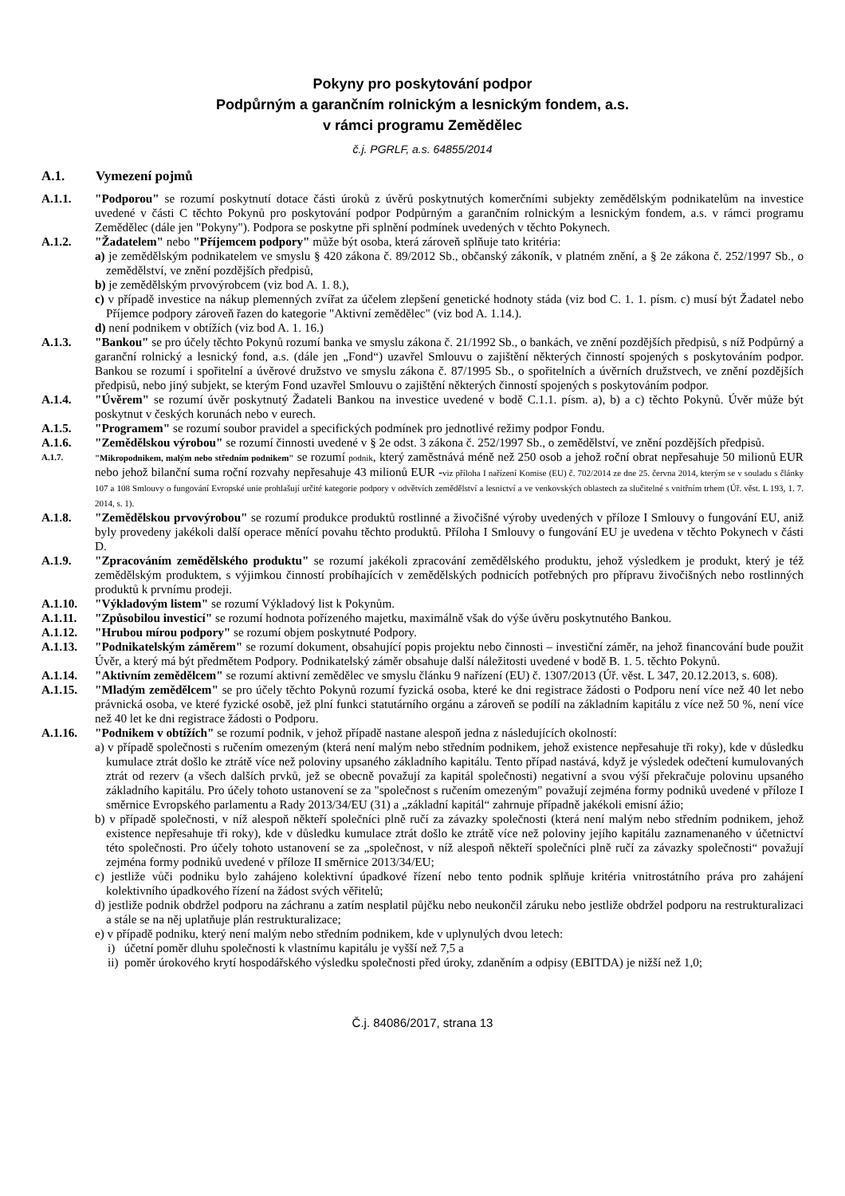Pokyny pro poskytování podpor
Podpůrným a garančním rolnickým a lesnickým fondem, a.s.
v rámci programu Zemědělec
č.j. PGRLF, a.s. 64855/2014
A.1. Vymezení pojmů
A.1.1. "Podporou" se rozumí poskytnutí dotace části úroků z úvěrů poskytnutých komerčními subjekty zemědělským podnikatelům na investice uvedené v části C těchto Pokynů pro poskytování podpor Podpůrným a garančním rolnickým a lesnickým fondem, a.s. v rámci programu Zemědělec (dále jen "Pokyny"). Podpora se poskytne při splnění podmínek uvedených v těchto Pokynech.
A.1.2. "Žadatelem" nebo "Příjemcem podpory" může být osoba, která zároveň splňuje tato kritéria:
a) je zemědělským podnikatelem ve smyslu § 420 zákona č. 89/2012 Sb., občanský zákoník, v platném znění, a § 2e zákona č. 252/1997 Sb., o zemědělství, ve znění pozdějších předpisů,
b) je zemědělským prvovýrobcem (viz bod A. 1. 8.),
c) v případě investice na nákup plemenných zvířat za účelem zlepšení genetické hodnoty stáda (viz bod C. 1. 1. písm. c) musí být Žadatel nebo Příjemce podpory zároveň řazen do kategorie "Aktivní zemědělec" (viz bod A. 1.14.).
d) není podnikem v obtížích (viz bod A. 1. 16.)
A.1.3. "Bankou" se pro účely těchto Pokynů rozumí banka ve smyslu zákona č. 21/1992 Sb., o bankách, ve znění pozdějších předpisů, s níž Podpůrný a garanční rolnický a lesnický fond, a.s. (dále jen „Fond“) uzavřel Smlouvu o zajištění některých činností spojených s poskytováním podpor. Bankou se rozumí i spořitelní a úvěrové družstvo ve smyslu zákona č. 87/1995 Sb., o spořitelních a úvěrních družstvech, ve znění pozdějších předpisů, nebo jiný subjekt, se kterým Fond uzavřel Smlouvu o zajištění některých činností spojených s poskytováním podpor.
A.1.4. "Úvěrem" se rozumí úvěr poskytnutý Žadateli Bankou na investice uvedené v bodě C.1.1. písm. a), b) a c) těchto Pokynů. Úvěr může být poskytnut v českých korunách nebo v eurech.
A.1.5. "Programem" se rozumí soubor pravidel a specifických podmínek pro jednotlivé režimy podpor Fondu.
A.1.6. "Zemědělskou výrobou" se rozumí činnosti uvedené v § 2e odst. 3 zákona č. 252/1997 Sb., o zemědělství, ve znění pozdějších předpisů.
A.1.7. "Mikropodnikem, malým nebo středním podnikem" se rozumí podnik, který zaměstnává méně než 250 osob a jehož roční obrat nepřesahuje 50 milionů EUR nebo jehož bilanční suma roční rozvahy nepřesahuje 43 milionů EUR -viz příloha I nařízení Komise (EU) č. 702/2014 ze dne 25. června 2014, kterým se v souladu s články 107 a 108 Smlouvy o fungování Evropské unie prohlašují určité kategorie podpory v odvětvích zemědělství a lesnictví a ve venkovských oblastech za slučitelné s vnitřním trhem (Úř. věst. L 193, 1. 7. 2014, s. 1).
A.1.8. "Zemědělskou prvovýrobou" se rozumí produkce produktů rostlinné a živočišné výroby uvedených v příloze I Smlouvy o fungování EU, aniž byly provedeny jakékoli další operace měnící povahu těchto produktů. Příloha I Smlouvy o fungování EU je uvedena v těchto Pokynech v části D.
A.1.9. "Zpracováním zemědělského produktu" se rozumí jakékoli zpracování zemědělského produktu, jehož výsledkem je produkt, který je též zemědělským produktem, s výjimkou činností probíhajících v zemědělských podnicích potřebných pro přípravu živočišných nebo rostlinných produktů k prvnímu prodeji.
A.1.10. "Výkladovým listem" se rozumí Výkladový list k Pokynům.
A.1.11. "Způsobilou investicí" se rozumí hodnota pořízeného majetku, maximálně však do výše úvěru poskytnutého Bankou.
A.1.12. "Hrubou mírou podpory" se rozumí objem poskytnuté Podpory.
A.1.13. "Podnikatelským záměrem" se rozumí dokument, obsahující popis projektu nebo činnosti – investiční záměr, na jehož financování bude použit Úvěr, a který má být předmětem Podpory. Podnikatelský záměr obsahuje další náležitosti uvedené v bodě B. 1. 5. těchto Pokynů.
A.1.14. "Aktivním zemědělcem" se rozumí aktivní zemědělec ve smyslu článku 9 nařízení (EU) č. 1307/2013 (Úř. věst. L 347, 20.12.2013, s. 608).
A.1.15. "Mladým zemědělcem" se pro účely těchto Pokynů rozumí fyzická osoba, které ke dni registrace žádosti o Podporu není více než 40 let nebo právnická osoba, ve které fyzické osobě, jež plní funkci statutárního orgánu a zároveň se podílí na základním kapitálu z více než 50 %, není více než 40 let ke dni registrace žádosti o Podporu.
A.1.16. "Podnikem v obtížích" se rozumí podnik, v jehož případě nastane alespoň jedna z následujících okolností:
a) v případě společnosti s ručením omezeným (která není malým nebo středním podnikem, jehož existence nepřesahuje tři roky), kde v důsledku kumulace ztrát došlo ke ztrátě více než poloviny upsaného základního kapitálu. Tento případ nastává, když je výsledek odečtení kumulovaných ztrát od rezerv (a všech dalších prvků, jež se obecně považují za kapitál společnosti) negativní a svou výší překračuje polovinu upsaného základního kapitálu. Pro účely tohoto ustanovení se za "společnost s ručením omezeným" považují zejména formy podniků uvedené v příloze I směrnice Evropského parlamentu a Rady 2013/34/EU (31) a „základní kapitál“ zahrnuje případně jakékoli emisní ážio;
b) v případě společnosti, v níž alespoň někteří společníci plně ručí za závazky společnosti (která není malým nebo středním podnikem, jehož existence nepřesahuje tři roky), kde v důsledku kumulace ztrát došlo ke ztrátě více než poloviny jejího kapitálu zaznamenaného v účetnictví této společnosti. Pro účely tohoto ustanovení se za „společnost, v níž alespoň někteří společníci plně ručí za závazky společnosti“ považují zejména formy podniků uvedené v příloze II směrnice 2013/34/EU;
c) jestliže vůči podniku bylo zahájeno kolektivní úpadkové řízení nebo tento podnik splňuje kritéria vnitrostátního práva pro zahájení kolektivního úpadkového řízení na žádost svých věřitelů;
d) jestliže podnik obdržel podporu na záchranu a zatím nesplatil půjčku nebo neukončil záruku nebo jestliže obdržel podporu na restrukturalizaci a stále se na něj uplatňuje plán restrukturalizace;
e) v případě podniku, který není malým nebo středním podnikem, kde v uplynulých dvou letech:
i) účetní poměr dluhu společnosti k vlastnímu kapitálu je vyšší než 7,5 a
ii) poměr úrokového krytí hospodářského výsledku společnosti před úroky, zdaněním a odpisy (EBITDA) je nižší než 1,0;
Č.j. 84086/2017, strana 13